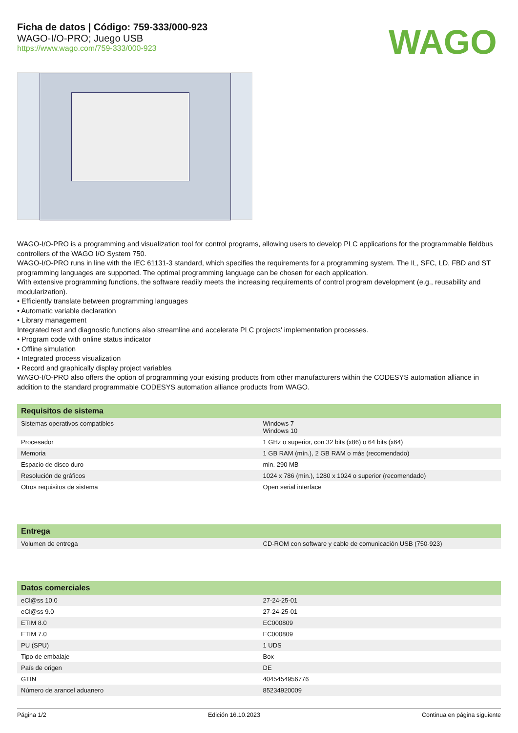Ficha de datos | Código: 759-333/000-923
WAGO-I/O-PRO; Juego USB
https://www.wago.com/759-333/000-923
WAGO
WAGO-I/O-PRO is a programming and visualization tool for control programs, allowing users to develop PLC applications for the programmable fieldbus controllers of the WAGO I/O System 750.
WAGO-I/O-PRO runs in line with the IEC 61131-3 standard, which specifies the requirements for a programming system. The IL, SFC, LD, FBD and ST programming languages are supported. The optimal programming language can be chosen for each application.
With extensive programming functions, the software readily meets the increasing requirements of control program development (e.g., reusability and modularization).
• Efficiently translate between programming languages
• Automatic variable declaration
• Library management
Integrated test and diagnostic functions also streamline and accelerate PLC projects' implementation processes.
• Program code with online status indicator
• Offline simulation
• Integrated process visualization
• Record and graphically display project variables
WAGO-I/O-PRO also offers the option of programming your existing products from other manufacturers within the CODESYS automation alliance in addition to the standard programmable CODESYS automation alliance products from WAGO.
| Requisitos de sistema | |
| --- | --- |
| Sistemas operativos compatibles | Windows 7 Windows 10 |
| Procesador | 1 GHz o superior, con 32 bits (x86) o 64 bits (x64) |
| Memoria | 1 GB RAM (mín.), 2 GB RAM o más (recomendado) |
| Espacio de disco duro | min. 290 MB |
| Resolución de gráficos | 1024 x 786 (mín.), 1280 x 1024 o superior (recomendado) |
| Otros requisitos de sistema | Open serial interface |
| Entrega | |
| --- | --- |
| Volumen de entrega | CD-ROM con software y cable de comunicación USB (750-923) |
| Datos comerciales | |
| --- | --- |
| eCl@ss 10.0 | 27-24-25-01 |
| eCl@ss 9.0 | 27-24-25-01 |
| ETIM 8.0 | EC000809 |
| ETIM 7.0 | EC000809 |
| PU (SPU) | 1 UDS |
| Tipo de embalaje | Box |
| País de origen | DE |
| GTIN | 4045454956776 |
| Número de arancel aduanero | 85234920009 |
Página 1/2 Edición 16.10.2023 Continua en página siguiente